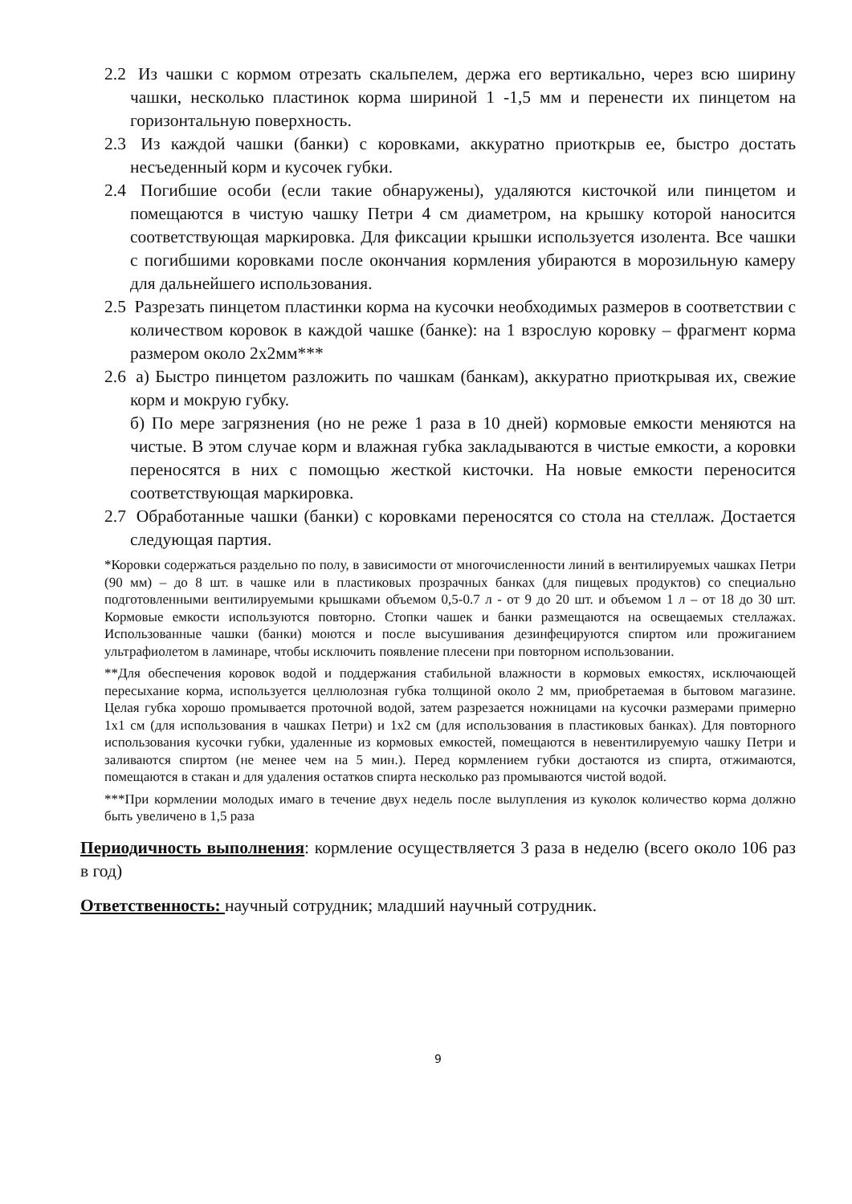2.2 Из чашки с кормом отрезать скальпелем, держа его вертикально, через всю ширину чашки, несколько пластинок корма шириной 1 -1,5 мм и перенести их пинцетом на горизонтальную поверхность.
2.3 Из каждой чашки (банки) с коровками, аккуратно приоткрыв ее, быстро достать несъеденный корм и кусочек губки.
2.4 Погибшие особи (если такие обнаружены), удаляются кисточкой или пинцетом и помещаются в чистую чашку Петри 4 см диаметром, на крышку которой наносится соответствующая маркировка. Для фиксации крышки используется изолента. Все чашки с погибшими коровками после окончания кормления убираются в морозильную камеру для дальнейшего использования.
2.5 Разрезать пинцетом пластинки корма на кусочки необходимых размеров в соответствии с количеством коровок в каждой чашке (банке): на 1 взрослую коровку – фрагмент корма размером около 2х2мм***
2.6 а) Быстро пинцетом разложить по чашкам (банкам), аккуратно приоткрывая их, свежие корм и мокрую губку.
б) По мере загрязнения (но не реже 1 раза в 10 дней) кормовые емкости меняются на чистые. В этом случае корм и влажная губка закладываются в чистые емкости, а коровки переносятся в них с помощью жесткой кисточки. На новые емкости переносится соответствующая маркировка.
2.7 Обработанные чашки (банки) с коровками переносятся со стола на стеллаж. Достается следующая партия.
*Коровки содержаться раздельно по полу, в зависимости от многочисленности линий в вентилируемых чашках Петри (90 мм) – до 8 шт. в чашке или в пластиковых прозрачных банках (для пищевых продуктов) со специально подготовленными вентилируемыми крышками объемом 0,5-0.7 л - от 9 до 20 шт. и объемом 1 л – от 18 до 30 шт. Кормовые емкости используются повторно. Стопки чашек и банки размещаются на освещаемых стеллажах. Использованные чашки (банки) моются и после высушивания дезинфецируются спиртом или прожиганием ультрафиолетом в ламинаре, чтобы исключить появление плесени при повторном использовании.
**Для обеспечения коровок водой и поддержания стабильной влажности в кормовых емкостях, исключающей пересыхание корма, используется целлюлозная губка толщиной около 2 мм, приобретаемая в бытовом магазине. Целая губка хорошо промывается проточной водой, затем разрезается ножницами на кусочки размерами примерно 1х1 см (для использования в чашках Петри) и 1х2 см (для использования в пластиковых банках). Для повторного использования кусочки губки, удаленные из кормовых емкостей, помещаются в невентилируемую чашку Петри и заливаются спиртом (не менее чем на 5 мин.). Перед кормлением губки достаются из спирта, отжимаются, помещаются в стакан и для удаления остатков спирта несколько раз промываются чистой водой.
***При кормлении молодых имаго в течение двух недель после вылупления из куколок количество корма должно быть увеличено в 1,5 раза
Периодичность выполнения: кормление осуществляется 3 раза в неделю (всего около 106 раз в год)
Ответственность: научный сотрудник; младший научный сотрудник.
9